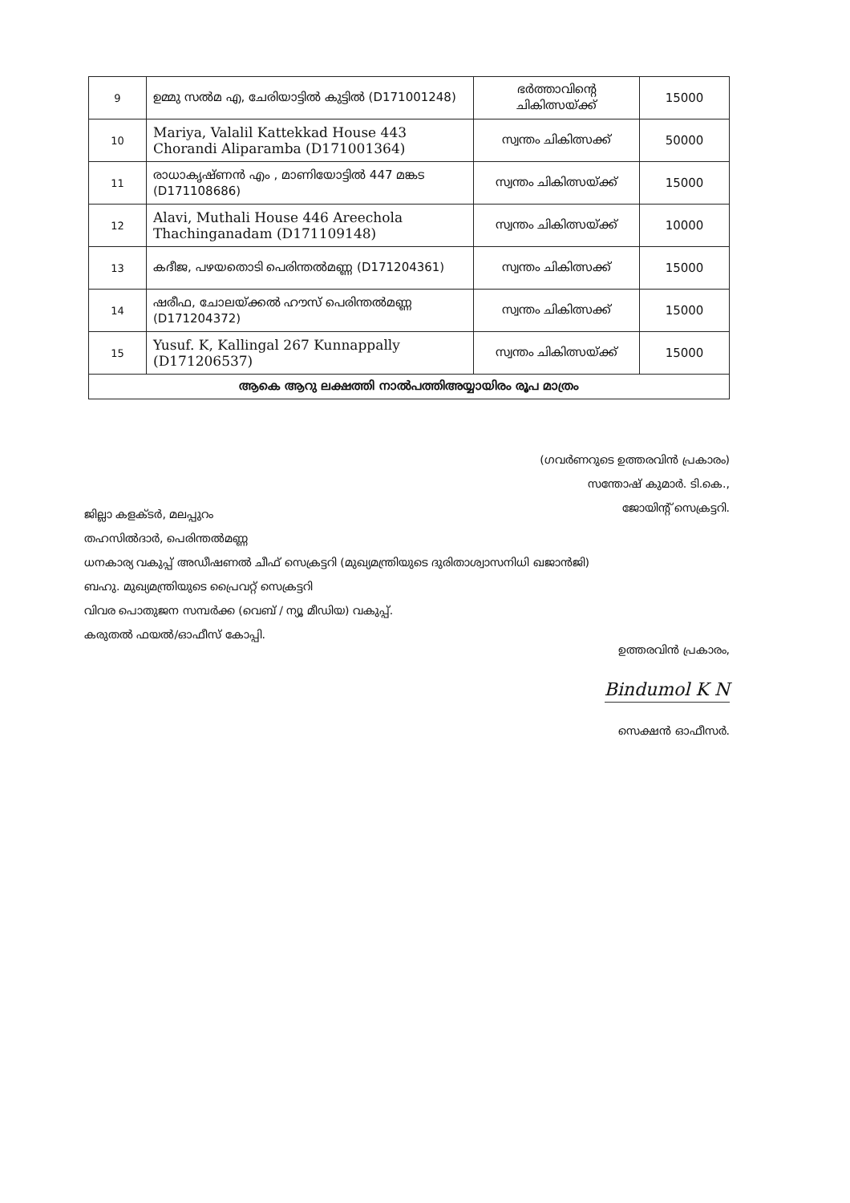| 9 | ഉമ്മു സൽമ എ, ചേരിയാട്ടിൽ കുട്ടിൽ (D171001248) | ഭർത്താവിന്റെ ചികിത്സയ്ക്ക് | 15000 |
| 10 | Mariya, Valalil Kattekkad House 443 Chorandi Aliparamba (D171001364) | സ്വന്തം ചികിത്സക്ക് | 50000 |
| 11 | രാധാകൃഷ്ണൻ എം , മാണിയോട്ടിൽ 447 മങ്കട (D171108686) | സ്വന്തം ചികിത്സയ്ക്ക് | 15000 |
| 12 | Alavi, Muthali House 446 Areechola Thachinganadam (D171109148) | സ്വന്തം ചികിത്സയ്ക്ക് | 10000 |
| 13 | കദീജ, പഴയതൊടി പെരിന്തൽമണ്ണ (D171204361) | സ്വന്തം ചികിത്സക്ക് | 15000 |
| 14 | ഷരീഫ, ചോലയ്ക്കൽ ഹൗസ് പെരിന്തൽമണ്ണ (D171204372) | സ്വന്തം ചികിത്സക്ക് | 15000 |
| 15 | Yusuf. K, Kallingal 267 Kunnappally (D171206537) | സ്വന്തം ചികിത്സയ്ക്ക് | 15000 |
| ആകെ ആറു ലക്ഷത്തി നാൽപത്തിഅയ്യായിരം രൂപ മാത്രം | | | |
(ഗവർണറുടെ ഉത്തരവിൻ പ്രകാരം)
സന്തോഷ് കുമാർ. ടി.കെ.,
ജോയിന്റ് സെക്രട്ടറി.
ജില്ലാ കളക്ടർ, മലപ്പുറം
തഹസിൽദാർ, പെരിന്തൽമണ്ണ
ധനകാര്യ വകുപ്പ് അഡീഷണൽ ചീഫ് സെക്രട്ടറി (മുഖ്യമന്ത്രിയുടെ ദുരിതാശ്വാസനിധി ഖജാൻജി)
ബഹു. മുഖ്യമന്ത്രിയുടെ പ്രൈവറ്റ് സെക്രട്ടറി
വിവര പൊതുജന സമ്പർക്ക (വെബ് / ന്യൂ മീഡിയ) വകുപ്പ്.
കരുതൽ ഫയൽ/ഓഫീസ് കോപ്പി.
ഉത്തരവിൻ പ്രകാരം,
Bindumol K N
സെക്ഷൻ ഓഫീസർ.